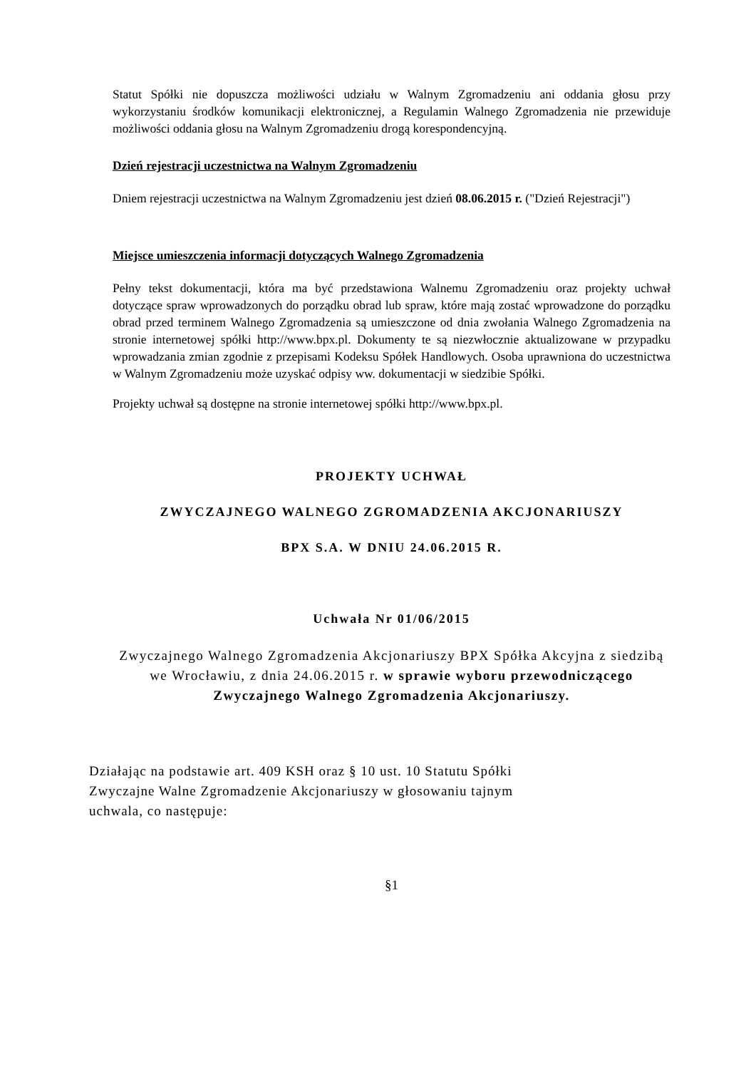Statut Spółki nie dopuszcza możliwości udziału w Walnym Zgromadzeniu ani oddania głosu przy wykorzystaniu środków komunikacji elektronicznej, a Regulamin Walnego Zgromadzenia nie przewiduje możliwości oddania głosu na Walnym Zgromadzeniu drogą korespondencyjną.
Dzień rejestracji uczestnictwa na Walnym Zgromadzeniu
Dniem rejestracji uczestnictwa na Walnym Zgromadzeniu jest dzień 08.06.2015 r. ("Dzień Rejestracji")
Miejsce umieszczenia informacji dotyczących Walnego Zgromadzenia
Pełny tekst dokumentacji, która ma być przedstawiona Walnemu Zgromadzeniu oraz projekty uchwał dotyczące spraw wprowadzonych do porządku obrad lub spraw, które mają zostać wprowadzone do porządku obrad przed terminem Walnego Zgromadzenia są umieszczone od dnia zwołania Walnego Zgromadzenia na stronie internetowej spółki http://www.bpx.pl. Dokumenty te są niezwłocznie aktualizowane w przypadku wprowadzania zmian zgodnie z przepisami Kodeksu Spółek Handlowych. Osoba uprawniona do uczestnictwa w Walnym Zgromadzeniu może uzyskać odpisy ww. dokumentacji w siedzibie Spółki.
Projekty uchwał są dostępne na stronie internetowej spółki http://www.bpx.pl.
PROJEKTY UCHWAŁ
ZWYCZAJNEGO WALNEGO ZGROMADZENIA AKCJONARIUSZY
BPX S.A. W DNIU 24.06.2015 R.
Uchwała Nr 01/06/2015
Zwyczajnego Walnego Zgromadzenia Akcjonariuszy BPX Spółka Akcyjna z siedzibą we Wrocławiu, z dnia 24.06.2015 r. w sprawie wyboru przewodniczącego Zwyczajnego Walnego Zgromadzenia Akcjonariuszy.
Działając na podstawie art. 409 KSH oraz § 10 ust. 10 Statutu Spółki
Zwyczajne Walne Zgromadzenie Akcjonariuszy w głosowaniu tajnym
uchwala, co następuje:
§1